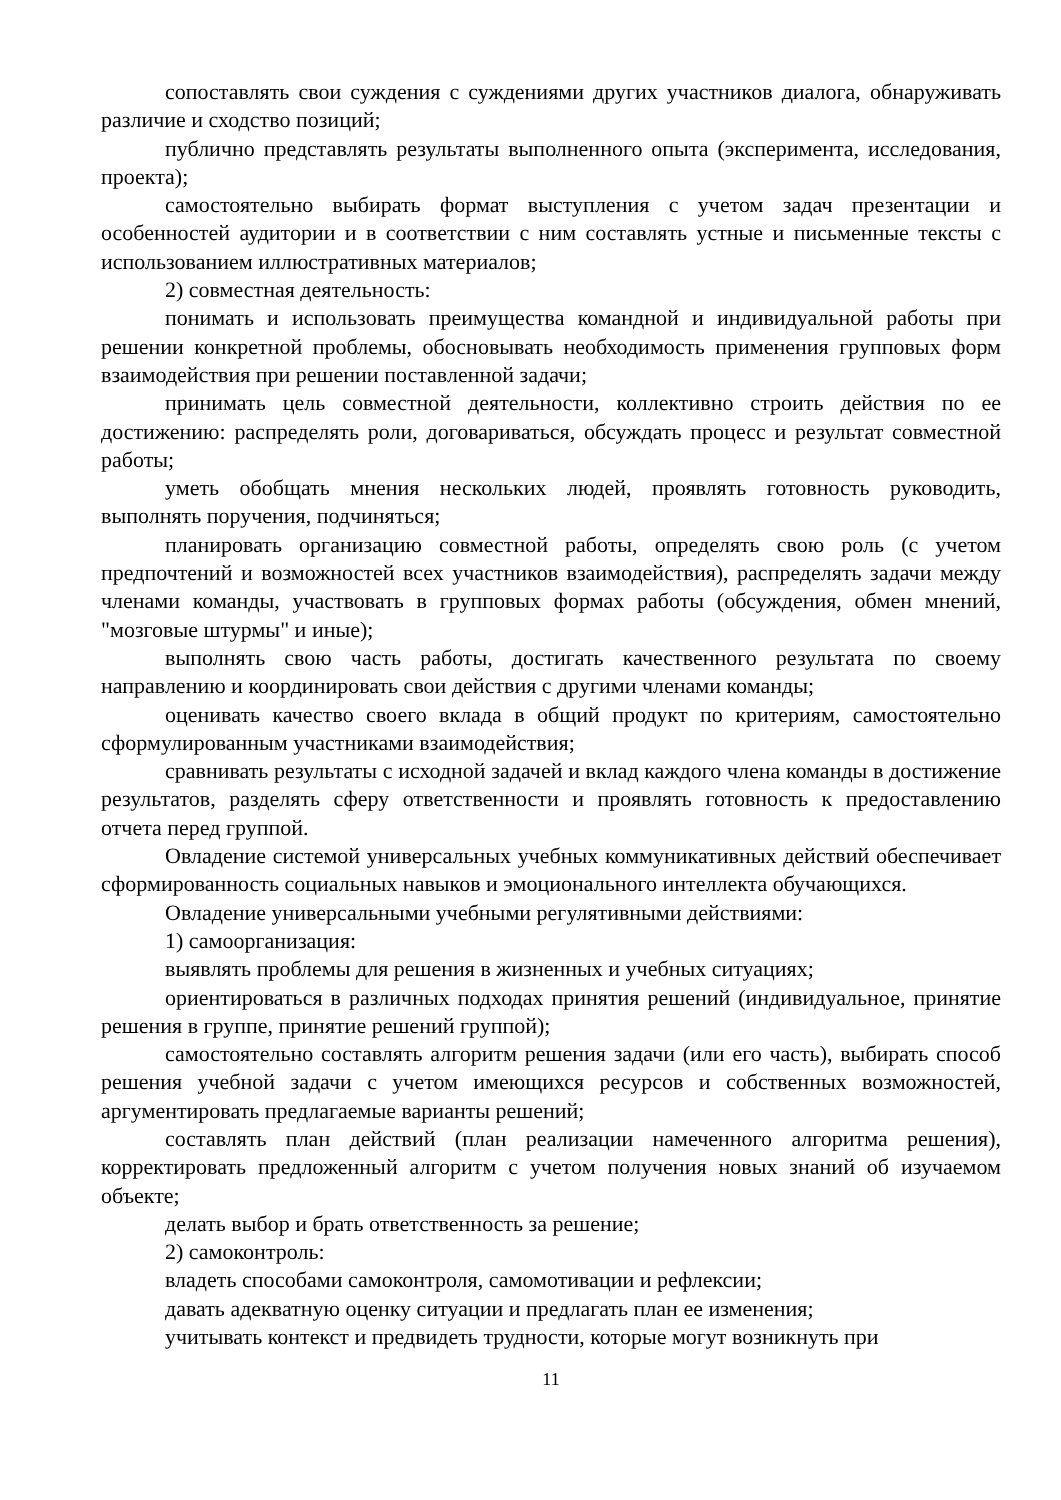сопоставлять свои суждения с суждениями других участников диалога, обнаруживать различие и сходство позиций;
публично представлять результаты выполненного опыта (эксперимента, исследования, проекта);
самостоятельно выбирать формат выступления с учетом задач презентации и особенностей аудитории и в соответствии с ним составлять устные и письменные тексты с использованием иллюстративных материалов;
2) совместная деятельность:
понимать и использовать преимущества командной и индивидуальной работы при решении конкретной проблемы, обосновывать необходимость применения групповых форм взаимодействия при решении поставленной задачи;
принимать цель совместной деятельности, коллективно строить действия по ее достижению: распределять роли, договариваться, обсуждать процесс и результат совместной работы;
уметь обобщать мнения нескольких людей, проявлять готовность руководить, выполнять поручения, подчиняться;
планировать организацию совместной работы, определять свою роль (с учетом предпочтений и возможностей всех участников взаимодействия), распределять задачи между членами команды, участвовать в групповых формах работы (обсуждения, обмен мнений, "мозговые штурмы" и иные);
выполнять свою часть работы, достигать качественного результата по своему направлению и координировать свои действия с другими членами команды;
оценивать качество своего вклада в общий продукт по критериям, самостоятельно сформулированным участниками взаимодействия;
сравнивать результаты с исходной задачей и вклад каждого члена команды в достижение результатов, разделять сферу ответственности и проявлять готовность к предоставлению отчета перед группой.
Овладение системой универсальных учебных коммуникативных действий обеспечивает сформированность социальных навыков и эмоционального интеллекта обучающихся.
Овладение универсальными учебными регулятивными действиями:
1) самоорганизация:
выявлять проблемы для решения в жизненных и учебных ситуациях;
ориентироваться в различных подходах принятия решений (индивидуальное, принятие решения в группе, принятие решений группой);
самостоятельно составлять алгоритм решения задачи (или его часть), выбирать способ решения учебной задачи с учетом имеющихся ресурсов и собственных возможностей, аргументировать предлагаемые варианты решений;
составлять план действий (план реализации намеченного алгоритма решения), корректировать предложенный алгоритм с учетом получения новых знаний об изучаемом объекте;
делать выбор и брать ответственность за решение;
2) самоконтроль:
владеть способами самоконтроля, самомотивации и рефлексии;
давать адекватную оценку ситуации и предлагать план ее изменения;
учитывать контекст и предвидеть трудности, которые могут возникнуть при
11